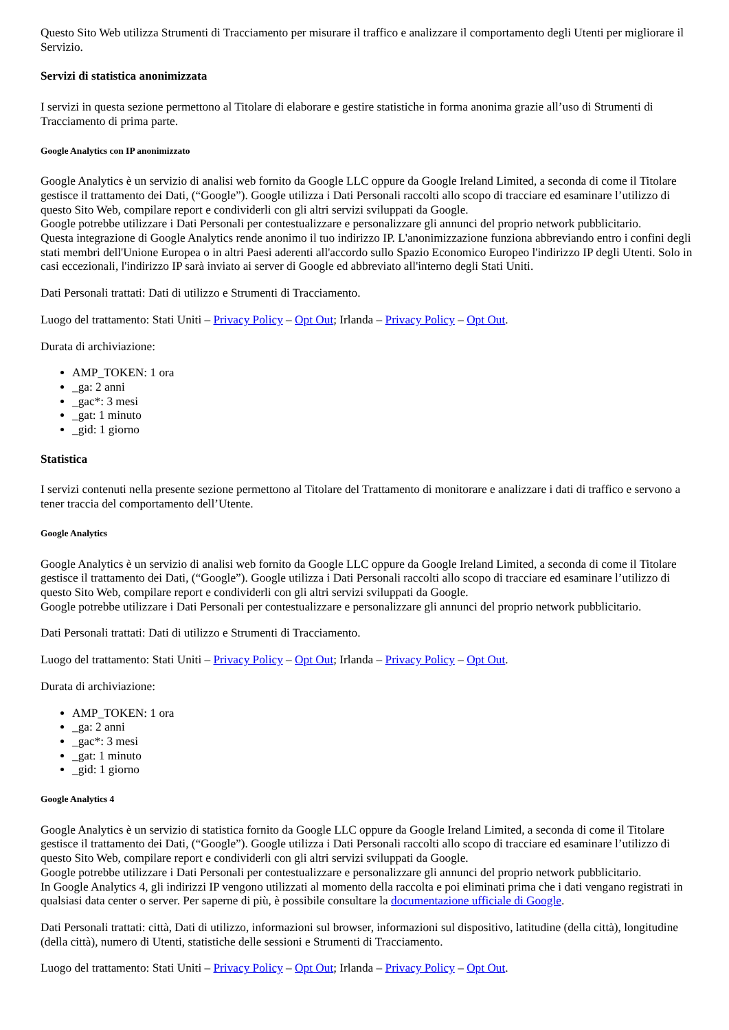Questo Sito Web utilizza Strumenti di Tracciamento per misurare il traffico e analizzare il comportamento degli Utenti per migliorare il Servizio.
Servizi di statistica anonimizzata
I servizi in questa sezione permettono al Titolare di elaborare e gestire statistiche in forma anonima grazie all’uso di Strumenti di Tracciamento di prima parte.
Google Analytics con IP anonimizzato
Google Analytics è un servizio di analisi web fornito da Google LLC oppure da Google Ireland Limited, a seconda di come il Titolare gestisce il trattamento dei Dati, (“Google”). Google utilizza i Dati Personali raccolti allo scopo di tracciare ed esaminare l’utilizzo di questo Sito Web, compilare report e condividerli con gli altri servizi sviluppati da Google.
Google potrebbe utilizzare i Dati Personali per contestualizzare e personalizzare gli annunci del proprio network pubblicitario.
Questa integrazione di Google Analytics rende anonimo il tuo indirizzo IP. L'anonimizzazione funziona abbreviando entro i confini degli stati membri dell'Unione Europea o in altri Paesi aderenti all'accordo sullo Spazio Economico Europeo l'indirizzo IP degli Utenti. Solo in casi eccezionali, l'indirizzo IP sarà inviato ai server di Google ed abbreviato all'interno degli Stati Uniti.
Dati Personali trattati: Dati di utilizzo e Strumenti di Tracciamento.
Luogo del trattamento: Stati Uniti – Privacy Policy – Opt Out; Irlanda – Privacy Policy – Opt Out.
Durata di archiviazione:
AMP_TOKEN: 1 ora
_ga: 2 anni
_gac*: 3 mesi
_gat: 1 minuto
_gid: 1 giorno
Statistica
I servizi contenuti nella presente sezione permettono al Titolare del Trattamento di monitorare e analizzare i dati di traffico e servono a tener traccia del comportamento dell’Utente.
Google Analytics
Google Analytics è un servizio di analisi web fornito da Google LLC oppure da Google Ireland Limited, a seconda di come il Titolare gestisce il trattamento dei Dati, (“Google”). Google utilizza i Dati Personali raccolti allo scopo di tracciare ed esaminare l’utilizzo di questo Sito Web, compilare report e condividerli con gli altri servizi sviluppati da Google.
Google potrebbe utilizzare i Dati Personali per contestualizzare e personalizzare gli annunci del proprio network pubblicitario.
Dati Personali trattati: Dati di utilizzo e Strumenti di Tracciamento.
Luogo del trattamento: Stati Uniti – Privacy Policy – Opt Out; Irlanda – Privacy Policy – Opt Out.
Durata di archiviazione:
AMP_TOKEN: 1 ora
_ga: 2 anni
_gac*: 3 mesi
_gat: 1 minuto
_gid: 1 giorno
Google Analytics 4
Google Analytics è un servizio di statistica fornito da Google LLC oppure da Google Ireland Limited, a seconda di come il Titolare gestisce il trattamento dei Dati, (“Google”). Google utilizza i Dati Personali raccolti allo scopo di tracciare ed esaminare l’utilizzo di questo Sito Web, compilare report e condividerli con gli altri servizi sviluppati da Google.
Google potrebbe utilizzare i Dati Personali per contestualizzare e personalizzare gli annunci del proprio network pubblicitario.
In Google Analytics 4, gli indirizzi IP vengono utilizzati al momento della raccolta e poi eliminati prima che i dati vengano registrati in qualsiasi data center o server. Per saperne di più, è possibile consultare la documentazione ufficiale di Google.
Dati Personali trattati: città, Dati di utilizzo, informazioni sul browser, informazioni sul dispositivo, latitudine (della città), longitudine (della città), numero di Utenti, statistiche delle sessioni e Strumenti di Tracciamento.
Luogo del trattamento: Stati Uniti – Privacy Policy – Opt Out; Irlanda – Privacy Policy – Opt Out.